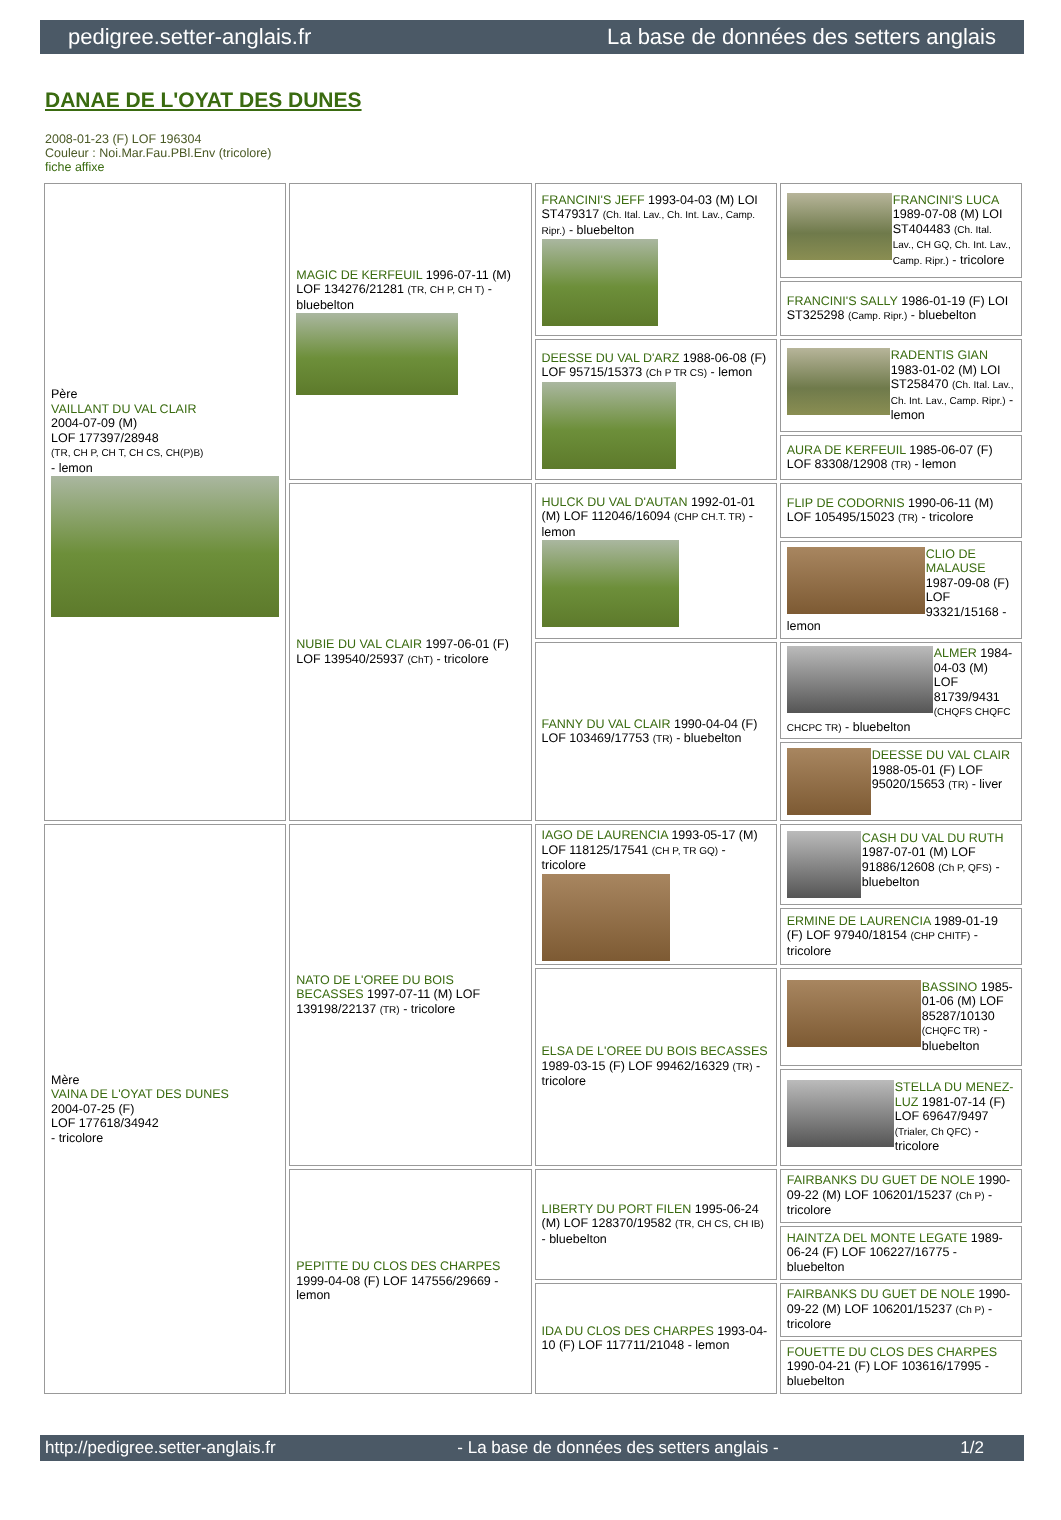pedigree.setter-anglais.fr La base de données des setters anglais
DANAE DE L'OYAT DES DUNES
2008-01-23 (F) LOF 196304
Couleur : Noi.Mar.Fau.PBl.Env (tricolore)
fiche affixe
| Père VAILLANT DU VAL CLAIR 2004-07-09 (M) LOF 177397/28948 (TR, CH P, CH T, CH CS, CH(P)B) - lemon | MAGIC DE KERFEUIL 1996-07-11 (M) LOF 134276/21281 (TR, CH P, CH T) - bluebelton | FRANCINI'S JEFF 1993-04-03 (M) LOI ST479317 (Ch. Ital. Lav., Ch. Int. Lav., Camp. Ripr.) - bluebelton | FRANCINI'S LUCA 1989-07-08 (M) LOI ST404483 (Ch. Ital. Lav., CH GQ, Ch. Int. Lav., Camp. Ripr.) - tricolore |
| | | | FRANCINI'S SALLY 1986-01-19 (F) LOI ST325298 (Camp. Ripr.) - bluebelton |
| | | DEESSE DU VAL D'ARZ 1988-06-08 (F) LOF 95715/15373 (Ch P TR CS) - lemon | RADENTIS GIAN 1983-01-02 (M) LOI ST258470 (Ch. Ital. Lav., Ch. Int. Lav., Camp. Ripr.) - lemon |
| | | | AURA DE KERFEUIL 1985-06-07 (F) LOF 83308/12908 (TR) - lemon |
| | NUBIE DU VAL CLAIR 1997-06-01 (F) LOF 139540/25937 (ChT) - tricolore | HULCK DU VAL D'AUTAN 1992-01-01 (M) LOF 112046/16094 (CHP CH.T. TR) - lemon | FLIP DE CODORNIS 1990-06-11 (M) LOF 105495/15023 (TR) - tricolore |
| | | | CLIO DE MALAUSE 1987-09-08 (F) LOF 93321/15168 - lemon |
| | | FANNY DU VAL CLAIR 1990-04-04 (F) LOF 103469/17753 (TR) - bluebelton | ALMER 1984-04-03 (M) LOF 81739/9431 (CHQFS CHQFC CHCPC TR) - bluebelton |
| | | | DEESSE DU VAL CLAIR 1988-05-01 (F) LOF 95020/15653 (TR) - liver |
| Mère VAINA DE L'OYAT DES DUNES 2004-07-25 (F) LOF 177618/34942 - tricolore | NATO DE L'OREE DU BOIS BECASSES 1997-07-11 (M) LOF 139198/22137 (TR) - tricolore | IAGO DE LAURENCIA 1993-05-17 (M) LOF 118125/17541 (CH P, TR GQ) - tricolore | CASH DU VAL DU RUTH 1987-07-01 (M) LOF 91886/12608 (Ch P, QFS) - bluebelton |
| | | | ERMINE DE LAURENCIA 1989-01-19 (F) LOF 97940/18154 (CHP CHITF) - tricolore |
| | | ELSA DE L'OREE DU BOIS BECASSES 1989-03-15 (F) LOF 99462/16329 (TR) - tricolore | BASSINO 1985-01-06 (M) LOF 85287/10130 (CHQFC TR) - bluebelton |
| | | | STELLA DU MENEZ-LUZ 1981-07-14 (F) LOF 69647/9497 (Trialer, Ch QFC) - tricolore |
| | PEPITTE DU CLOS DES CHARPES 1999-04-08 (F) LOF 147556/29669 - lemon | LIBERTY DU PORT FILEN 1995-06-24 (M) LOF 128370/19582 (TR, CH CS, CH IB) - bluebelton | FAIRBANKS DU GUET DE NOLE 1990-09-22 (M) LOF 106201/15237 (Ch P) - tricolore |
| | | | HAINTZA DEL MONTE LEGATE 1989-06-24 (F) LOF 106227/16775 - bluebelton |
| | | IDA DU CLOS DES CHARPES 1993-04-10 (F) LOF 117711/21048 - lemon | FAIRBANKS DU GUET DE NOLE 1990-09-22 (M) LOF 106201/15237 (Ch P) - tricolore |
| | | | FOUETTE DU CLOS DES CHARPES 1990-04-21 (F) LOF 103616/17995 - bluebelton |
http://pedigree.setter-anglais.fr - La base de données des setters anglais - 1/2